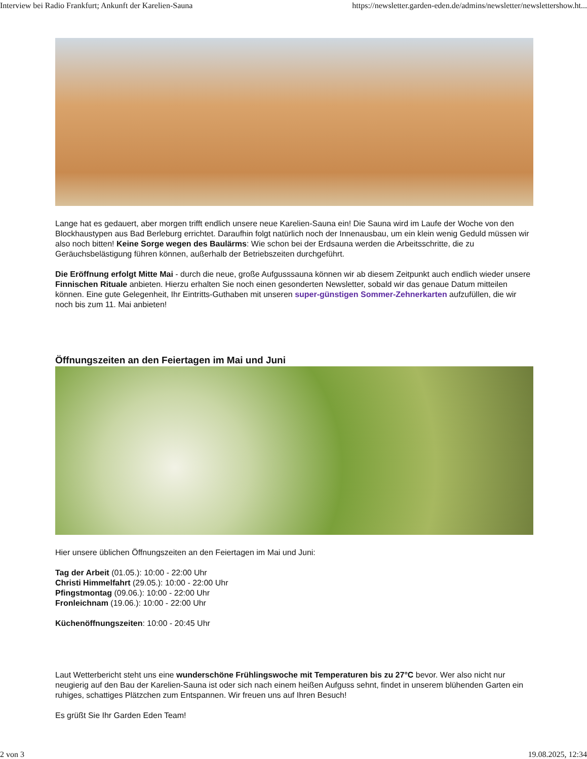Interview bei Radio Frankfurt; Ankunft der Karelien-Sauna https://newsletter.garden-eden.de/admins/newsletter/newslettershow.ht...
Lange hat es gedauert, aber morgen trifft endlich unsere neue Karelien-Sauna ein! Die Sauna wird im Laufe der Woche von den Blockhaustypen aus Bad Berleburg errichtet. Daraufhin folgt natürlich noch der Innenausbau, um ein klein wenig Geduld müssen wir also noch bitten! Keine Sorge wegen des Baulärms: Wie schon bei der Erdsauna werden die Arbeitsschritte, die zu Geräuchsbelästigung führen können, außerhalb der Betriebszeiten durchgeführt.
Die Eröffnung erfolgt Mitte Mai - durch die neue, große Aufgusssauna können wir ab diesem Zeitpunkt auch endlich wieder unsere Finnischen Rituale anbieten. Hierzu erhalten Sie noch einen gesonderten Newsletter, sobald wir das genaue Datum mitteilen können. Eine gute Gelegenheit, Ihr Eintritts-Guthaben mit unseren super-günstigen Sommer-Zehnerkarten aufzufüllen, die wir noch bis zum 11. Mai anbieten!
Öffnungszeiten an den Feiertagen im Mai und Juni
Hier unsere üblichen Öffnungszeiten an den Feiertagen im Mai und Juni:
Tag der Arbeit (01.05.): 10:00 - 22:00 Uhr
Christi Himmelfahrt (29.05.): 10:00 - 22:00 Uhr
Pfingstmontag (09.06.): 10:00 - 22:00 Uhr
Fronleichnam (19.06.): 10:00 - 22:00 Uhr
Küchenöffnungszeiten: 10:00 - 20:45 Uhr
Laut Wetterbericht steht uns eine wunderschöne Frühlingswoche mit Temperaturen bis zu 27°C bevor. Wer also nicht nur neugierig auf den Bau der Karelien-Sauna ist oder sich nach einem heißen Aufguss sehnt, findet in unserem blühenden Garten ein ruhiges, schattiges Plätzchen zum Entspannen. Wir freuen uns auf Ihren Besuch!
Es grüßt Sie Ihr Garden Eden Team!
2 von 3 19.08.2025, 12:34